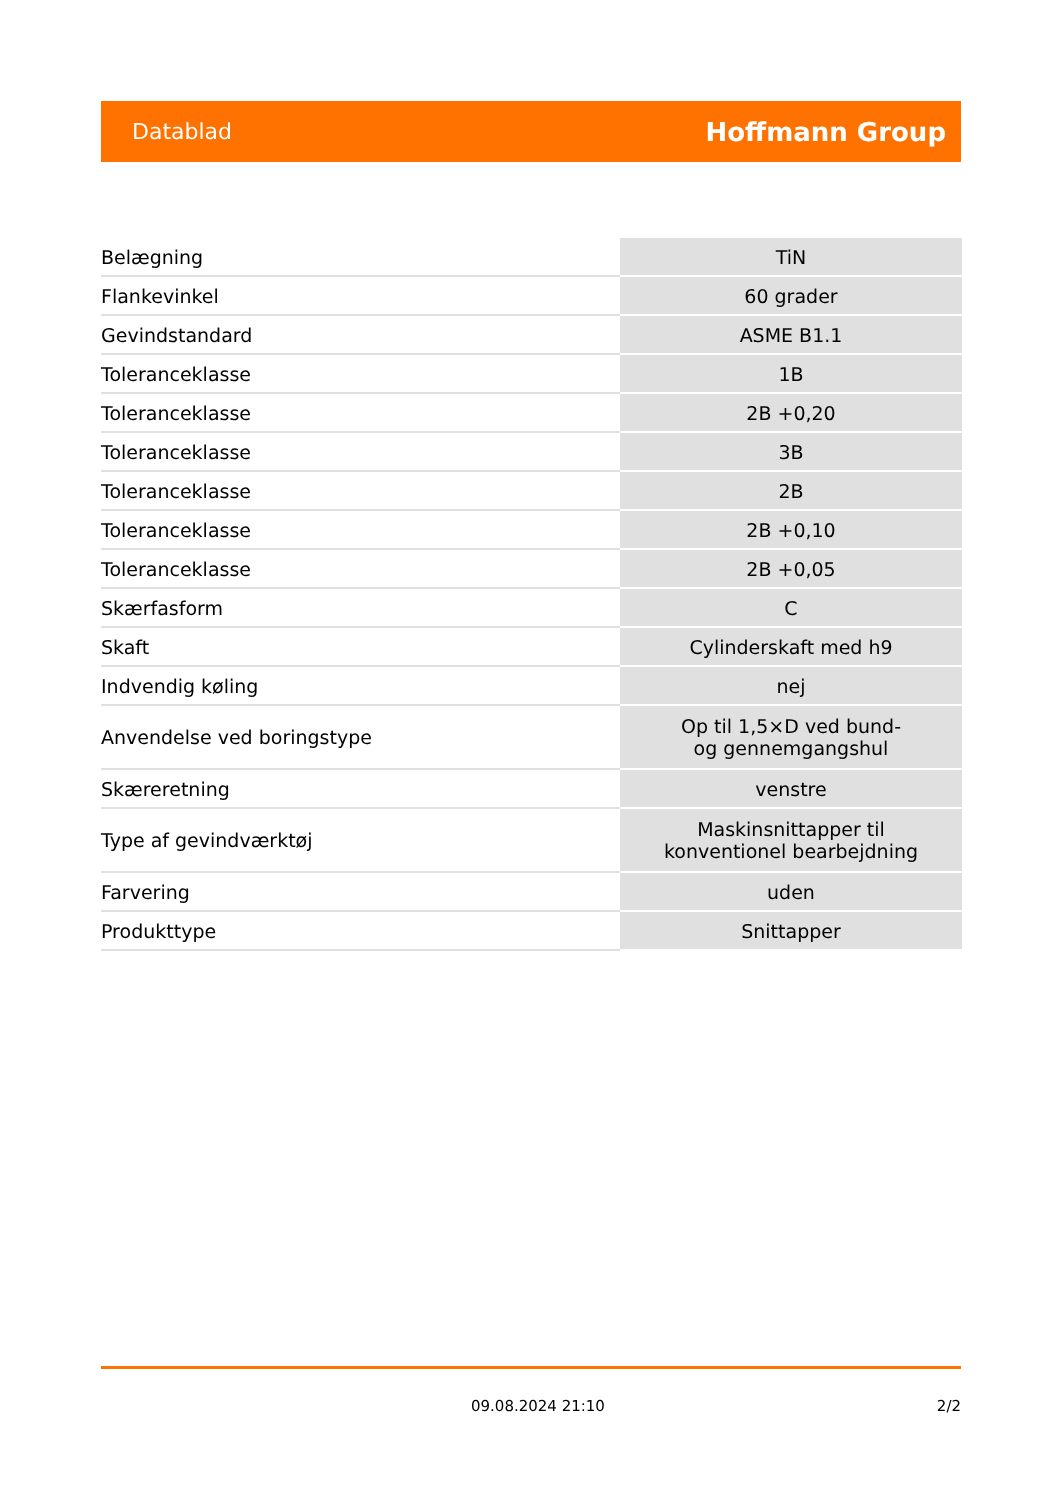Datablad Hoffmann Group
| Belægning | TiN |
| Flankevinkel | 60 grader |
| Gevindstandard | ASME B1.1 |
| Toleranceklasse | 1B |
| Toleranceklasse | 2B +0,20 |
| Toleranceklasse | 3B |
| Toleranceklasse | 2B |
| Toleranceklasse | 2B +0,10 |
| Toleranceklasse | 2B +0,05 |
| Skærfasform | C |
| Skaft | Cylinderskaft med h9 |
| Indvendig køling | nej |
| Anvendelse ved boringstype | Op til 1,5×D ved bund- og gennemgangshul |
| Skæreretning | venstre |
| Type af gevindværktøj | Maskinsnittapper til konventionel bearbejdning |
| Farvering | uden |
| Produkttype | Snittapper |
09.08.2024 21:10 2/2